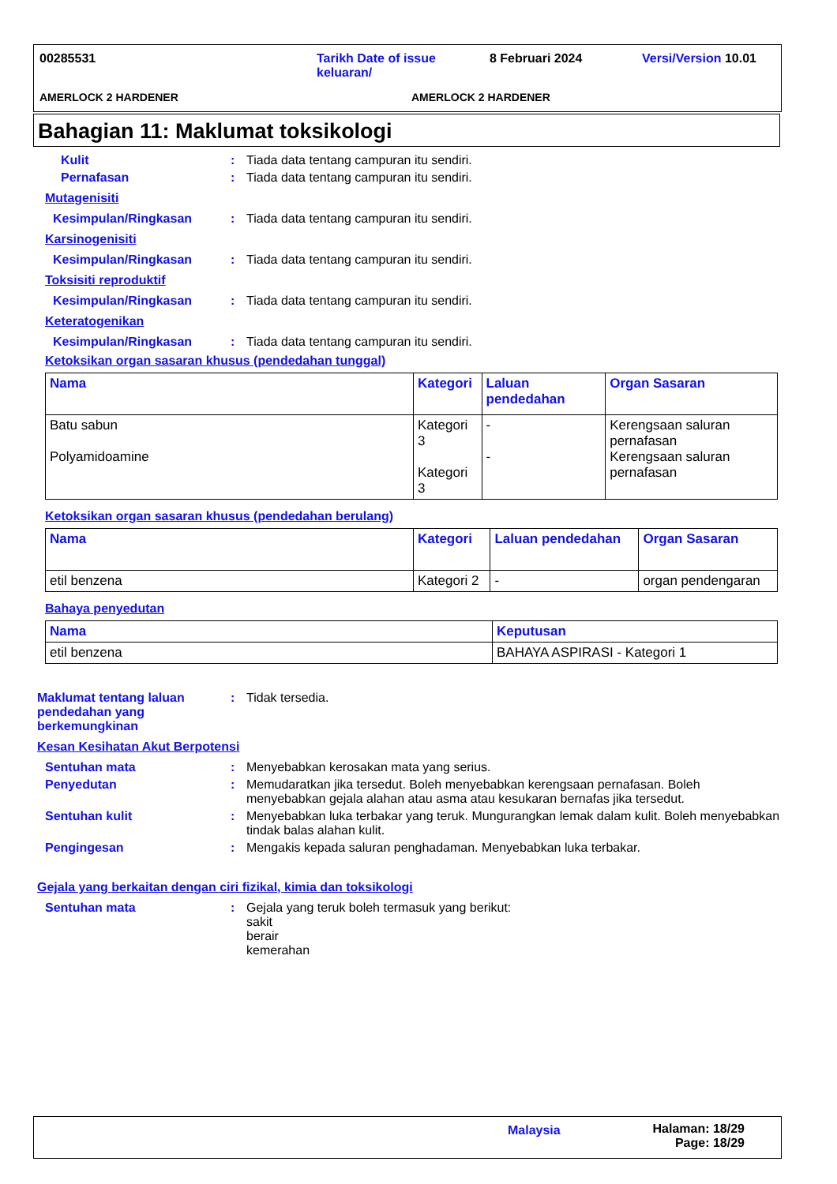00285531
Tarikh Date of issue keluaran/
8 Februari 2024 Versi/Version 10.01
AMERLOCK 2 HARDENER AMERLOCK 2 HARDENER
Bahagian 11: Maklumat toksikologi
Kulit : Tiada data tentang campuran itu sendiri.
Pernafasan : Tiada data tentang campuran itu sendiri.
Mutagenisiti
Kesimpulan/Ringkasan : Tiada data tentang campuran itu sendiri.
Karsinogenisiti
Kesimpulan/Ringkasan : Tiada data tentang campuran itu sendiri.
Toksisiti reproduktif
Kesimpulan/Ringkasan : Tiada data tentang campuran itu sendiri.
Keteratogenikan
Kesimpulan/Ringkasan : Tiada data tentang campuran itu sendiri.
Ketoksikan organ sasaran khusus (pendedahan tunggal)
| Nama | Kategori | Laluan pendedahan | Organ Sasaran |
| --- | --- | --- | --- |
| Batu sabun Polyamidoamine | Kategori 3 Kategori 3 | - - | Kerengsaan saluran pernafasan Kerengsaan saluran pernafasan |
Ketoksikan organ sasaran khusus (pendedahan berulang)
| Nama | Kategori | Laluan pendedahan | Organ Sasaran |
| --- | --- | --- | --- |
| etil benzena | Kategori 2 | - | organ pendengaran |
Bahaya penyedutan
| Nama | Keputusan |
| --- | --- |
| etil benzena | BAHAYA ASPIRASI - Kategori 1 |
Maklumat tentang laluan pendedahan yang berkemungkinan
: Tidak tersedia.
Kesan Kesihatan Akut Berpotensi
Sentuhan mata : Menyebabkan kerosakan mata yang serius.
Penyedutan : Memudaratkan jika tersedut. Boleh menyebabkan kerengsaan pernafasan. Boleh menyebabkan gejala alahan atau asma atau kesukaran bernafas jika tersedut.
Sentuhan kulit : Menyebabkan luka terbakar yang teruk. Mungurangkan lemak dalam kulit. Boleh menyebabkan tindak balas alahan kulit.
Pengingesan : Mengakis kepada saluran penghadaman. Menyebabkan luka terbakar.
Gejala yang berkaitan dengan ciri fizikal, kimia dan toksikologi
Sentuhan mata : Gejala yang teruk boleh termasuk yang berikut:
sakit
berair
kemerahan
Malaysia
Halaman: 18/29
Page: 18/29